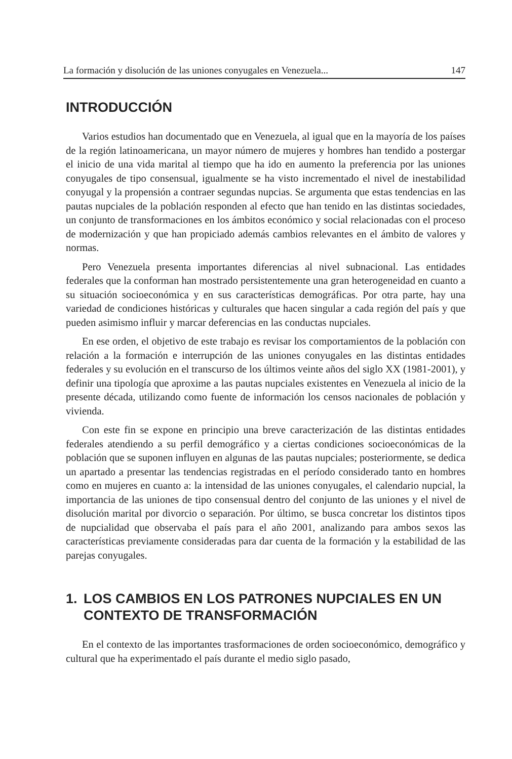La formación y disolución de las uniones conyugales en Venezuela... 147
INTRODUCCIÓN
Varios estudios han documentado que en Venezuela, al igual que en la mayoría de los países de la región latinoamericana, un mayor número de mujeres y hombres han tendido a postergar el inicio de una vida marital al tiempo que ha ido en aumento la preferencia por las uniones conyugales de tipo consensual, igualmente se ha visto incrementado el nivel de inestabilidad conyugal y la propensión a contraer segundas nupcias. Se argumenta que estas tendencias en las pautas nupciales de la población responden al efecto que han tenido en las distintas sociedades, un conjunto de transformaciones en los ámbitos económico y social relacionadas con el proceso de modernización y que han propiciado además cambios relevantes en el ámbito de valores y normas.
Pero Venezuela presenta importantes diferencias al nivel subnacional. Las entidades federales que la conforman han mostrado persistentemente una gran heterogeneidad en cuanto a su situación socioeconómica y en sus características demográficas. Por otra parte, hay una variedad de condiciones históricas y culturales que hacen singular a cada región del país y que pueden asimismo influir y marcar deferencias en las conductas nupciales.
En ese orden, el objetivo de este trabajo es revisar los comportamientos de la población con relación a la formación e interrupción de las uniones conyugales en las distintas entidades federales y su evolución en el transcurso de los últimos veinte años del siglo XX (1981-2001), y definir una tipología que aproxime a las pautas nupciales existentes en Venezuela al inicio de la presente década, utilizando como fuente de información los censos nacionales de población y vivienda.
Con este fin se expone en principio una breve caracterización de las distintas entidades federales atendiendo a su perfil demográfico y a ciertas condiciones socioeconómicas de la población que se suponen influyen en algunas de las pautas nupciales; posteriormente, se dedica un apartado a presentar las tendencias registradas en el período considerado tanto en hombres como en mujeres en cuanto a: la intensidad de las uniones conyugales, el calendario nupcial, la importancia de las uniones de tipo consensual dentro del conjunto de las uniones y el nivel de disolución marital por divorcio o separación. Por último, se busca concretar los distintos tipos de nupcialidad que observaba el país para el año 2001, analizando para ambos sexos las características previamente consideradas para dar cuenta de la formación y la estabilidad de las parejas conyugales.
1. LOS CAMBIOS EN LOS PATRONES NUPCIALES EN UN CONTEXTO DE TRANSFORMACIÓN
En el contexto de las importantes trasformaciones de orden socioeconómico, demográfico y cultural que ha experimentado el país durante el medio siglo pasado,